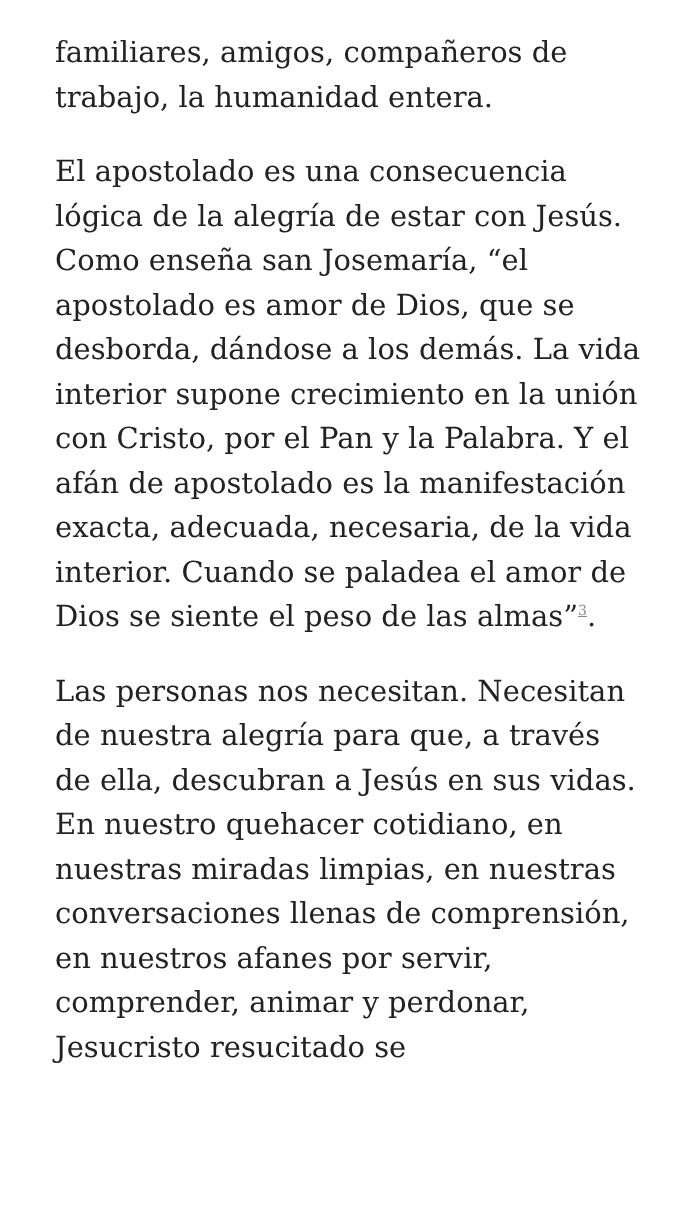familiares, amigos, compañeros de trabajo, la humanidad entera.
El apostolado es una consecuencia lógica de la alegría de estar con Jesús. Como enseña san Josemaría, “el apostolado es amor de Dios, que se desborda, dándose a los demás. La vida interior supone crecimiento en la unión con Cristo, por el Pan y la Palabra. Y el afán de apostolado es la manifestación exacta, adecuada, necesaria, de la vida interior. Cuando se paladea el amor de Dios se siente el peso de las almas”<sup>3</sup>.
Las personas nos necesitan. Necesitan de nuestra alegría para que, a través de ella, descubran a Jesús en sus vidas. En nuestro quehacer cotidiano, en nuestras miradas limpias, en nuestras conversaciones llenas de comprensión, en nuestros afanes por servir, comprender, animar y perdonar, Jesucristo resucitado se